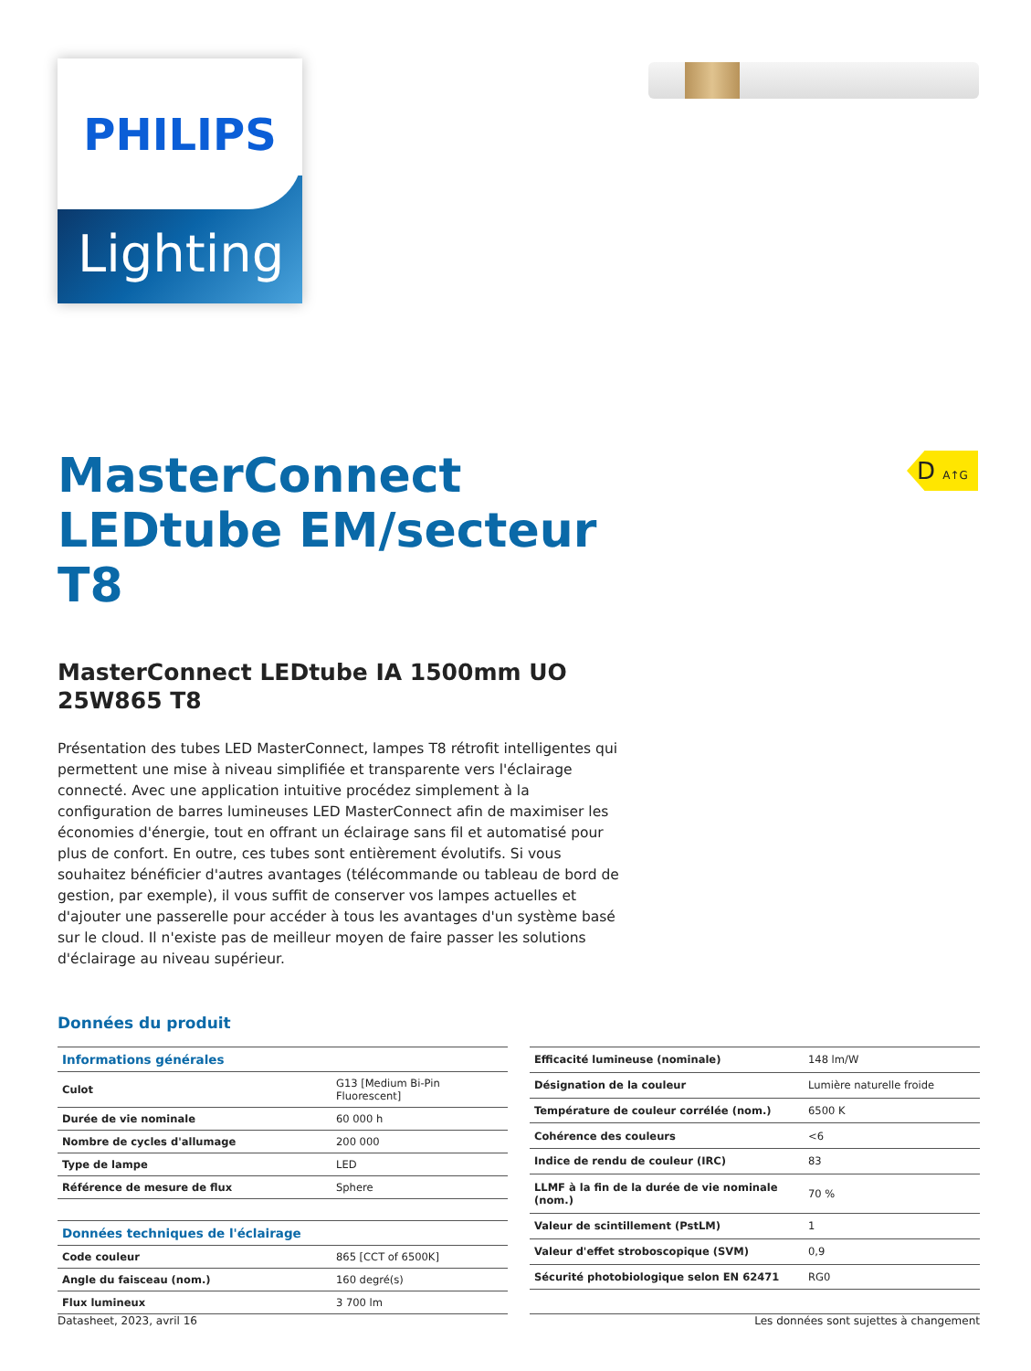PHILIPS
Lighting
D A↑G
MasterConnect LEDtube EM/secteur T8
MasterConnect LEDtube IA 1500mm UO 25W865 T8
Présentation des tubes LED MasterConnect, lampes T8 rétrofit intelligentes qui permettent une mise à niveau simplifiée et transparente vers l'éclairage connecté. Avec une application intuitive procédez simplement à la configuration de barres lumineuses LED MasterConnect afin de maximiser les économies d'énergie, tout en offrant un éclairage sans fil et automatisé pour plus de confort. En outre, ces tubes sont entièrement évolutifs. Si vous souhaitez bénéficier d'autres avantages (télécommande ou tableau de bord de gestion, par exemple), il vous suffit de conserver vos lampes actuelles et d'ajouter une passerelle pour accéder à tous les avantages d'un système basé sur le cloud. Il n'existe pas de meilleur moyen de faire passer les solutions d'éclairage au niveau supérieur.
Données du produit
| Informations générales | |
| --- | --- |
| Culot | G13 [Medium Bi-Pin Fluorescent] |
| Durée de vie nominale | 60 000 h |
| Nombre de cycles d'allumage | 200 000 |
| Type de lampe | LED |
| Référence de mesure de flux | Sphere |
| Données techniques de l'éclairage | |
| Code couleur | 865 [CCT of 6500K] |
| Angle du faisceau (nom.) | 160 degré(s) |
| Flux lumineux | 3 700 lm |
| Efficacité lumineuse (nominale) | 148 lm/W |
| Désignation de la couleur | Lumière naturelle froide |
| Température de couleur corrélée (nom.) | 6500 K |
| Cohérence des couleurs | <6 |
| Indice de rendu de couleur (IRC) | 83 |
| LLMF à la fin de la durée de vie nominale (nom.) | 70 % |
| Valeur de scintillement (PstLM) | 1 |
| Valeur d'effet stroboscopique (SVM) | 0,9 |
| Sécurité photobiologique selon EN 62471 | RG0 |
Datasheet, 2023, avril 16 Les données sont sujettes à changement